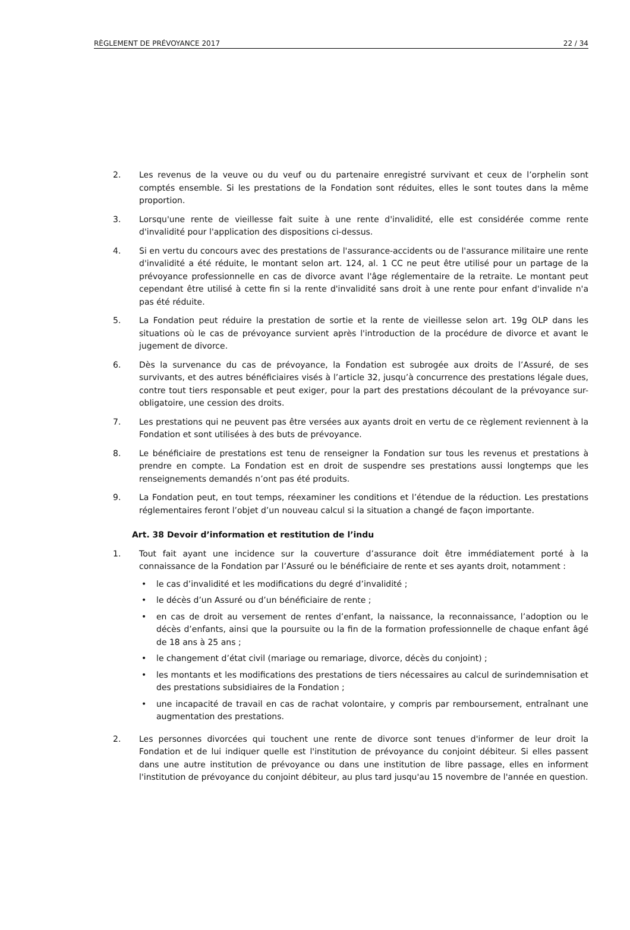RÈGLEMENT DE PRÉVOYANCE 2017 22 / 34
2. Les revenus de la veuve ou du veuf ou du partenaire enregistré survivant et ceux de l’orphelin sont comptés ensemble. Si les prestations de la Fondation sont réduites, elles le sont toutes dans la même proportion.
3. Lorsqu'une rente de vieillesse fait suite à une rente d'invalidité, elle est considérée comme rente d'invalidité pour l'application des dispositions ci-dessus.
4. Si en vertu du concours avec des prestations de l'assurance-accidents ou de l'assurance militaire une rente d'invalidité a été réduite, le montant selon art. 124, al. 1 CC ne peut être utilisé pour un partage de la prévoyance professionnelle en cas de divorce avant l'âge réglementaire de la retraite. Le montant peut cependant être utilisé à cette fin si la rente d'invalidité sans droit à une rente pour enfant d'invalide n'a pas été réduite.
5. La Fondation peut réduire la prestation de sortie et la rente de vieillesse selon art. 19g OLP dans les situations où le cas de prévoyance survient après l'introduction de la procédure de divorce et avant le jugement de divorce.
6. Dès la survenance du cas de prévoyance, la Fondation est subrogée aux droits de l’Assuré, de ses survivants, et des autres bénéficiaires visés à l’article 32, jusqu’à concurrence des prestations légale dues, contre tout tiers responsable et peut exiger, pour la part des prestations découlant de la prévoyance sur-obligatoire, une cession des droits.
7. Les prestations qui ne peuvent pas être versées aux ayants droit en vertu de ce règlement reviennent à la Fondation et sont utilisées à des buts de prévoyance.
8. Le bénéficiaire de prestations est tenu de renseigner la Fondation sur tous les revenus et prestations à prendre en compte. La Fondation est en droit de suspendre ses prestations aussi longtemps que les renseignements demandés n’ont pas été produits.
9. La Fondation peut, en tout temps, réexaminer les conditions et l’étendue de la réduction. Les prestations réglementaires feront l’objet d’un nouveau calcul si la situation a changé de façon importante.
Art. 38 Devoir d’information et restitution de l’indu
1. Tout fait ayant une incidence sur la couverture d’assurance doit être immédiatement porté à la connaissance de la Fondation par l’Assuré ou le bénéficiaire de rente et ses ayants droit, notamment :
• le cas d’invalidité et les modifications du degré d’invalidité ;
• le décès d’un Assuré ou d’un bénéficiaire de rente ;
• en cas de droit au versement de rentes d’enfant, la naissance, la reconnaissance, l’adoption ou le décès d’enfants, ainsi que la poursuite ou la fin de la formation professionnelle de chaque enfant âgé de 18 ans à 25 ans ;
• le changement d’état civil (mariage ou remariage, divorce, décès du conjoint) ;
• les montants et les modifications des prestations de tiers nécessaires au calcul de surindemnisation et des prestations subsidiaires de la Fondation ;
• une incapacité de travail en cas de rachat volontaire, y compris par remboursement, entraînant une augmentation des prestations.
2. Les personnes divorcées qui touchent une rente de divorce sont tenues d'informer de leur droit la Fondation et de lui indiquer quelle est l'institution de prévoyance du conjoint débiteur. Si elles passent dans une autre institution de prévoyance ou dans une institution de libre passage, elles en informent l'institution de prévoyance du conjoint débiteur, au plus tard jusqu'au 15 novembre de l'année en question.